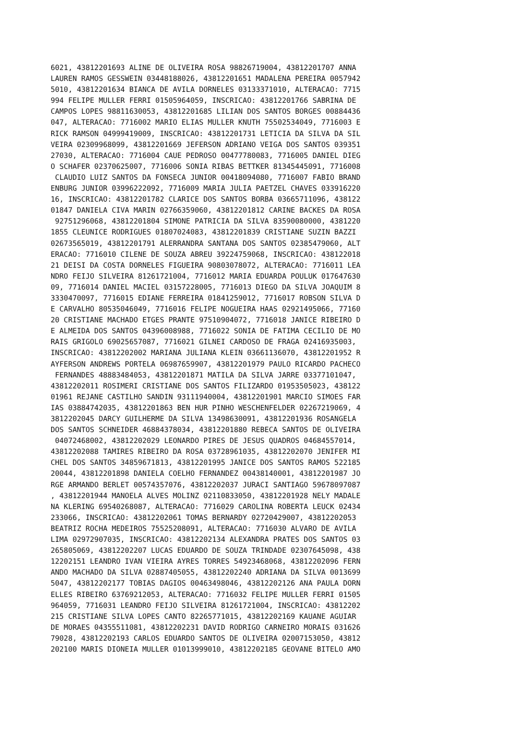6021, 43812201693 ALINE DE OLIVEIRA ROSA 98826719004, 43812201707 ANNA
LAUREN RAMOS GESSWEIN 03448188026, 43812201651 MADALENA PEREIRA 0057942
5010, 43812201634 BIANCA DE AVILA DORNELES 03133371010, ALTERACAO: 7715
994 FELIPE MULLER FERRI 01505964059, INSCRICAO: 43812201766 SABRINA DE
CAMPOS LOPES 98811630053, 43812201685 LILIAN DOS SANTOS BORGES 00884436
047, ALTERACAO: 7716002 MARIO ELIAS MULLER KNUTH 75502534049, 7716003 E
RICK RAMSON 04999419009, INSCRICAO: 43812201731 LETICIA DA SILVA DA SIL
VEIRA 02309968099, 43812201669 JEFERSON ADRIANO VEIGA DOS SANTOS 039351
27030, ALTERACAO: 7716004 CAUE PEDROSO 00477780083, 7716005 DANIEL DIEG
O SCHAFER 02370625007, 7716006 SONIA RIBAS BETTKER 81345445091, 7716008
 CLAUDIO LUIZ SANTOS DA FONSECA JUNIOR 00418094080, 7716007 FABIO BRAND
ENBURG JUNIOR 03996222092, 7716009 MARIA JULIA PAETZEL CHAVES 033916220
16, INSCRICAO: 43812201782 CLARICE DOS SANTOS BORBA 03665711096, 438122
01847 DANIELA CIVA MARIN 02766359060, 43812201812 CARINE BACKES DA ROSA
 92751296068, 43812201804 SIMONE PATRICIA DA SILVA 83590080000, 4381220
1855 CLEUNICE RODRIGUES 01807024083, 43812201839 CRISTIANE SUZIN BAZZI
02673565019, 43812201791 ALERRANDRA SANTANA DOS SANTOS 02385479060, ALT
ERACAO: 7716010 CILENE DE SOUZA ABREU 39224759068, INSCRICAO: 438122018
21 DEISI DA COSTA DORNELES FIGUEIRA 90803078072, ALTERACAO: 7716011 LEA
NDRO FEIJO SILVEIRA 81261721004, 7716012 MARIA EDUARDA POULUK 017647630
09, 7716014 DANIEL MACIEL 03157228005, 7716013 DIEGO DA SILVA JOAQUIM 8
3330470097, 7716015 EDIANE FERREIRA 01841259012, 7716017 ROBSON SILVA D
E CARVALHO 80535046049, 7716016 FELIPE NOGUEIRA HAAS 02921495066, 77160
20 CRISTIANE MACHADO ETGES PRANTE 97510904072, 7716018 JANICE RIBEIRO D
E ALMEIDA DOS SANTOS 04396008988, 7716022 SONIA DE FATIMA CECILIO DE MO
RAIS GRIGOLO 69025657087, 7716021 GILNEI CARDOSO DE FRAGA 02416935003,
INSCRICAO: 43812202002 MARIANA JULIANA KLEIN 03661136070, 43812201952 R
AYFERSON ANDREWS PORTELA 06987659907, 43812201979 PAULO RICARDO PACHECO
 FERNANDES 48883484053, 43812201871 MATILA DA SILVA JARRE 03377101047,
43812202011 ROSIMERI CRISTIANE DOS SANTOS FILIZARDO 01953505023, 438122
01961 REJANE CASTILHO SANDIN 93111940004, 43812201901 MARCIO SIMOES FAR
IAS 03884742035, 43812201863 BEN HUR PINHO WESCHENFELDER 02267219069, 4
3812202045 DARCY GUILHERME DA SILVA 13498630091, 43812201936 ROSANGELA
DOS SANTOS SCHNEIDER 46884378034, 43812201880 REBECA SANTOS DE OLIVEIRA
 04072468002, 43812202029 LEONARDO PIRES DE JESUS QUADROS 04684557014,
43812202088 TAMIRES RIBEIRO DA ROSA 03728961035, 43812202070 JENIFER MI
CHEL DOS SANTOS 34859671813, 43812201995 JANICE DOS SANTOS RAMOS 522185
20044, 43812201898 DANIELA COELHO FERNANDEZ 00438140001, 43812201987 JO
RGE ARMANDO BERLET 00574357076, 43812202037 JURACI SANTIAGO 59678097087
, 43812201944 MANOELA ALVES MOLINZ 02110833050, 43812201928 NELY MADALE
NA KLERING 69540268087, ALTERACAO: 7716029 CAROLINA ROBERTA LEUCK 02434
233066, INSCRICAO: 43812202061 TOMAS BERNARDY 02720429007, 43812202053
BEATRIZ ROCHA MEDEIROS 75525208091, ALTERACAO: 7716030 ALVARO DE AVILA
LIMA 02972907035, INSCRICAO: 43812202134 ALEXANDRA PRATES DOS SANTOS 03
265805069, 43812202207 LUCAS EDUARDO DE SOUZA TRINDADE 02307645098, 438
12202151 LEANDRO IVAN VIEIRA AYRES TORRES 54923468068, 43812202096 FERN
ANDO MACHADO DA SILVA 02887405055, 43812202240 ADRIANA DA SILVA 0013699
5047, 43812202177 TOBIAS DAGIOS 00463498046, 43812202126 ANA PAULA DORN
ELLES RIBEIRO 63769212053, ALTERACAO: 7716032 FELIPE MULLER FERRI 01505
964059, 7716031 LEANDRO FEIJO SILVEIRA 81261721004, INSCRICAO: 43812202
215 CRISTIANE SILVA LOPES CANTO 82265771015, 43812202169 KAUANE AGUIAR
DE MORAES 04355511081, 43812202231 DAVID RODRIGO CARNEIRO MORAIS 031626
79028, 43812202193 CARLOS EDUARDO SANTOS DE OLIVEIRA 02007153050, 43812
202100 MARIS DIONEIA MULLER 01013999010, 43812202185 GEOVANE BITELO AMO